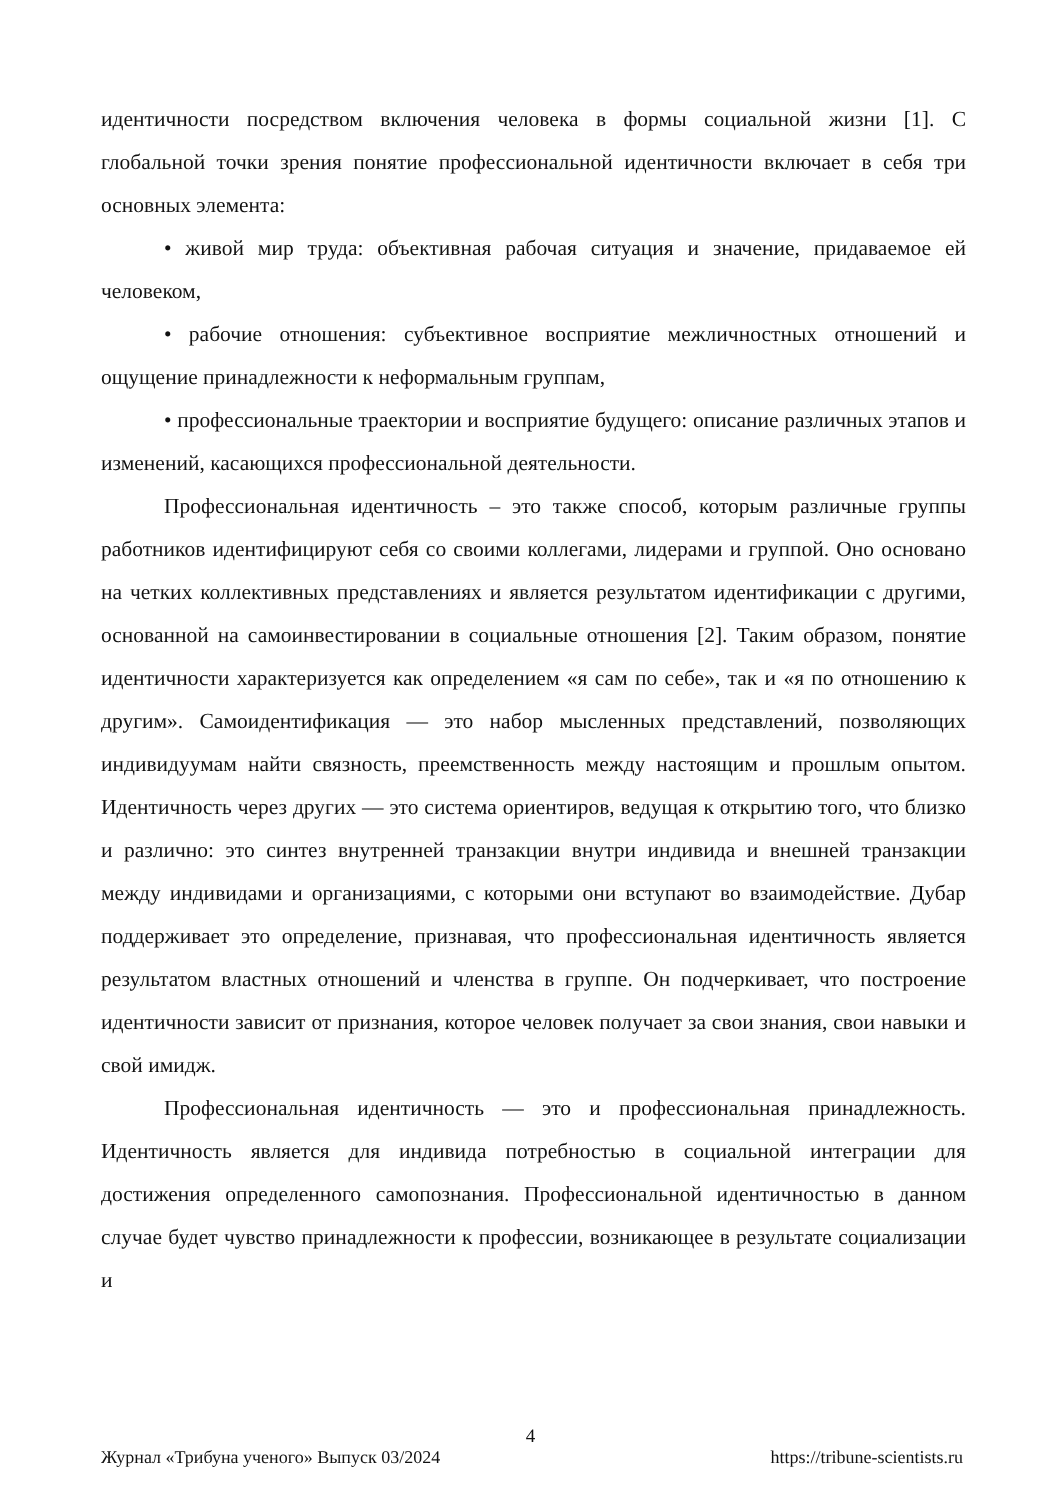идентичности посредством включения человека в формы социальной жизни [1]. С глобальной точки зрения понятие профессиональной идентичности включает в себя три основных элемента:
• живой мир труда: объективная рабочая ситуация и значение, придаваемое ей человеком,
• рабочие отношения: субъективное восприятие межличностных отношений и ощущение принадлежности к неформальным группам,
• профессиональные траектории и восприятие будущего: описание различных этапов и изменений, касающихся профессиональной деятельности.
Профессиональная идентичность – это также способ, которым различные группы работников идентифицируют себя со своими коллегами, лидерами и группой. Оно основано на четких коллективных представлениях и является результатом идентификации с другими, основанной на самоинвестировании в социальные отношения [2]. Таким образом, понятие идентичности характеризуется как определением «я сам по себе», так и «я по отношению к другим». Самоидентификация — это набор мысленных представлений, позволяющих индивидуумам найти связность, преемственность между настоящим и прошлым опытом. Идентичность через других — это система ориентиров, ведущая к открытию того, что близко и различно: это синтез внутренней транзакции внутри индивида и внешней транзакции между индивидами и организациями, с которыми они вступают во взаимодействие. Дубар поддерживает это определение, признавая, что профессиональная идентичность является результатом властных отношений и членства в группе. Он подчеркивает, что построение идентичности зависит от признания, которое человек получает за свои знания, свои навыки и свой имидж.
Профессиональная идентичность — это и профессиональная принадлежность. Идентичность является для индивида потребностью в социальной интеграции для достижения определенного самопознания. Профессиональной идентичностью в данном случае будет чувство принадлежности к профессии, возникающее в результате социализации и
4
Журнал «Трибуна ученого» Выпуск 03/2024 https://tribune-scientists.ru